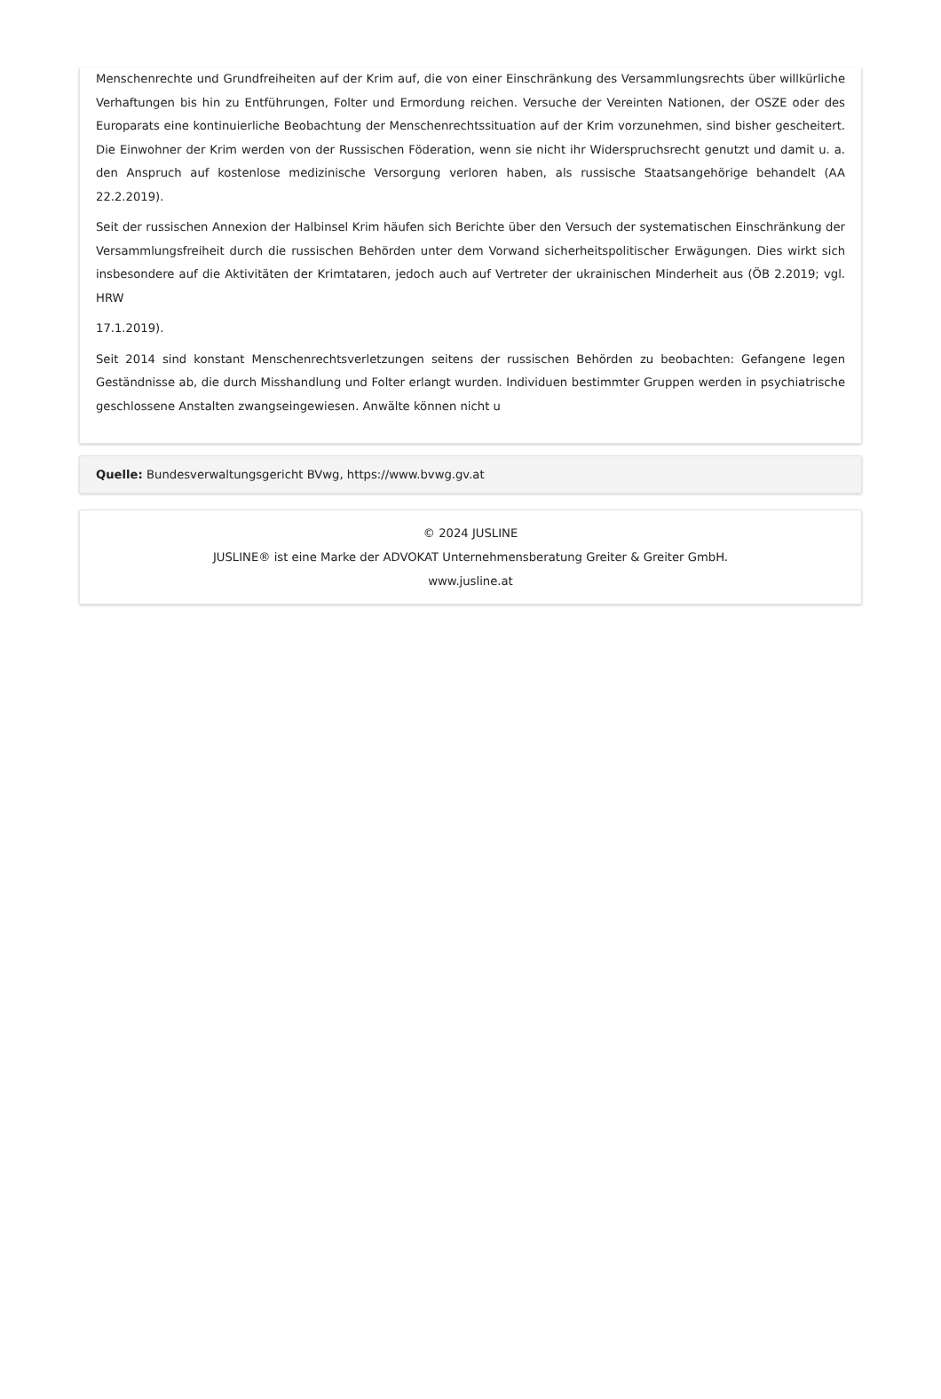Menschenrechte und Grundfreiheiten auf der Krim auf, die von einer Einschränkung des Versammlungsrechts über willkürliche Verhaftungen bis hin zu Entführungen, Folter und Ermordung reichen. Versuche der Vereinten Nationen, der OSZE oder des Europarats eine kontinuierliche Beobachtung der Menschenrechtssituation auf der Krim vorzunehmen, sind bisher gescheitert. Die Einwohner der Krim werden von der Russischen Föderation, wenn sie nicht ihr Widerspruchsrecht genutzt und damit u. a. den Anspruch auf kostenlose medizinische Versorgung verloren haben, als russische Staatsangehörige behandelt (AA 22.2.2019).
Seit der russischen Annexion der Halbinsel Krim häufen sich Berichte über den Versuch der systematischen Einschränkung der Versammlungsfreiheit durch die russischen Behörden unter dem Vorwand sicherheitspolitischer Erwägungen. Dies wirkt sich insbesondere auf die Aktivitäten der Krimtataren, jedoch auch auf Vertreter der ukrainischen Minderheit aus (ÖB 2.2019; vgl. HRW
17.1.2019).
Seit 2014 sind konstant Menschenrechtsverletzungen seitens der russischen Behörden zu beobachten: Gefangene legen Geständnisse ab, die durch Misshandlung und Folter erlangt wurden. Individuen bestimmter Gruppen werden in psychiatrische geschlossene Anstalten zwangseingewiesen. Anwälte können nicht u
Quelle: Bundesverwaltungsgericht BVwg, https://www.bvwg.gv.at
© 2024 JUSLINE
JUSLINE® ist eine Marke der ADVOKAT Unternehmensberatung Greiter & Greiter GmbH.
www.jusline.at